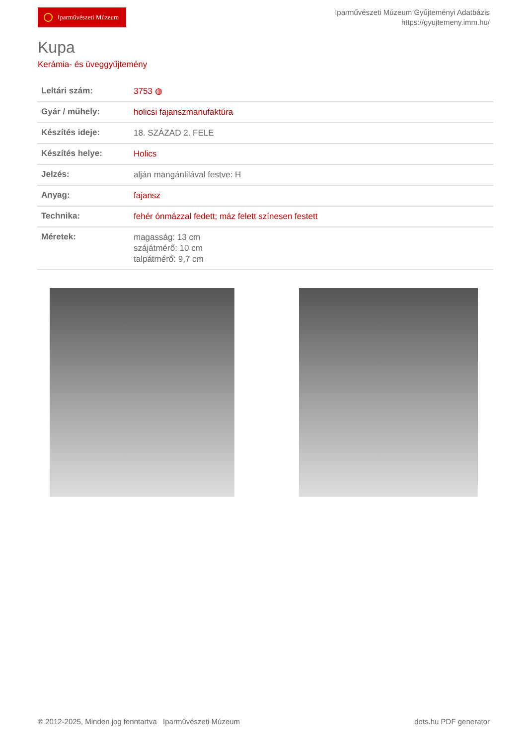Iparművészeti Múzeum
Iparművészeti Múzeum Gyűjteményi Adatbázis
https://gyujtemeny.imm.hu/
Kupa
Kerámia- és üveggyűjtemény
| Leltári szám: | 3753 ◍ |
| Gyár / műhely: | holicsi fajanszmanufaktúra |
| Készítés ideje: | 18. SZÁZAD 2. FELE |
| Készítés helye: | Holics |
| Jelzés: | alján mangánlilával festve: H |
| Anyag: | fajansz |
| Technika: | fehér ónmázzal fedett; máz felett színesen festett |
| Méretek: | magasság: 13 cm szájátmérő: 10 cm talpátmérő: 9,7 cm |
© 2012-2025, Minden jog fenntartva Iparművészeti Múzeum dots.hu PDF generator